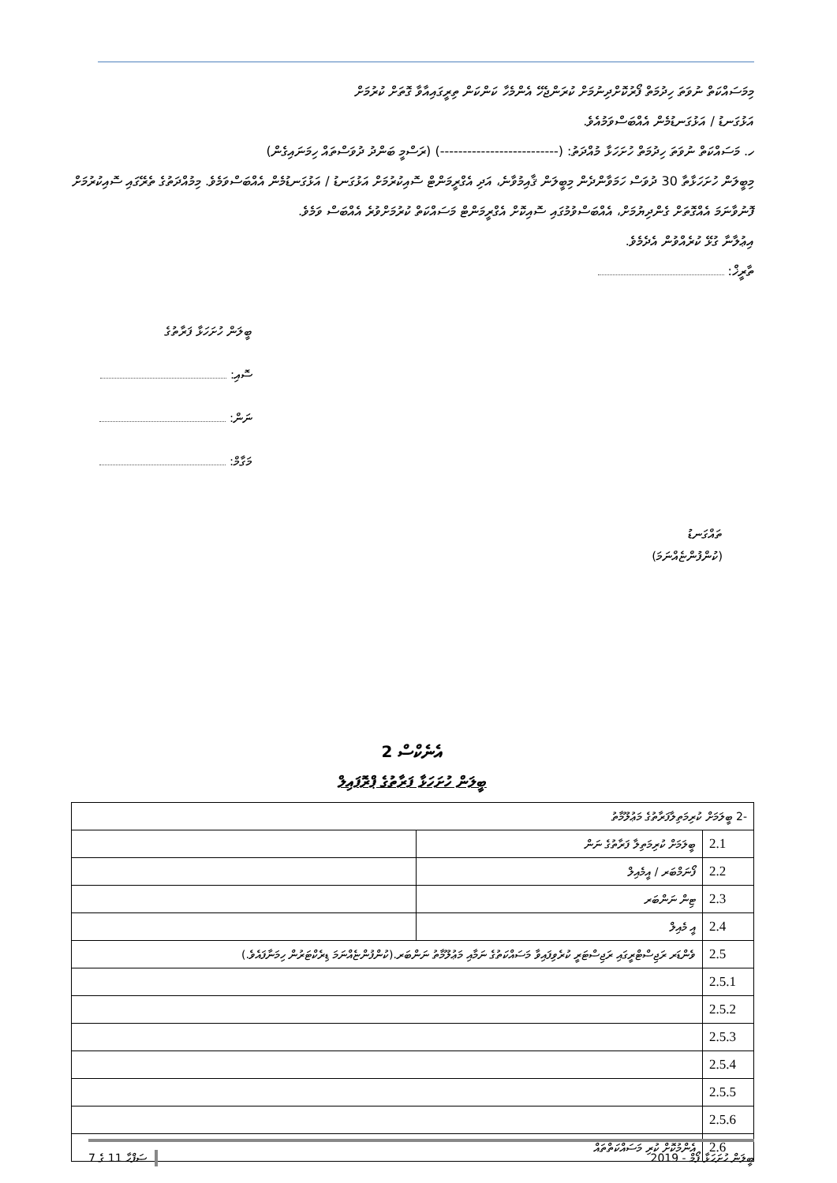މިމަސައްކަތް ނުވަތަ ހިދުމަތް ފޯރުކޮށްދިނުމަށް ކުރަންޖެހޭ އެންމެހާ ކަންކަން ތިރީގައިއާވާ ގޮތަށް ކުރުމަށް
އަޅުގަނޑު / އަޅުގަނޑުމެން އެއްބަސްވަމުއެވެ.
ހ. މަސައްކަތް ނުވަތަ ހިދުމަތް ހުށަހަޅާ މުއްދަތު: (--------------------------) (ރަސްމީ ބަންދު ދުވަސްތައް ހިމަނައިގެން)
މިބީލަން ހުށަހަޅާތާ 30 ދުވަސް ހަމަވާންދެން މިބީލަން ޤާއިމުވާނެ، އަދި އެގްރީމަންޓް ސޮއިކުރުމަށް އަޅުގަނޑު / އަޅުގަނޑުމެން އެއްބަސްވަމެވެ. މިމުއްދަތުގެ ތެރޭގައި ސޮއިކުރުމަށް ފޮނުވާނަމަ އެއްގޮތަށް ގެންދިޔުމަށް، އެއްބަސްވުމުގައި ސޮއިކޮށް އެގްރީމަންޓް މަސައްކަތް ކުރުމަށްވުރެ އެއްބަސް ވަމެވެ.
އިޢުލާނާ ގުޅޭ ކުރެއްވުން އެދެމެވެ.
ތާރީޚް:
ބީލަން ހުށަހަޅާ ފަރާތުގެ
ސޮއި:
ނަން:
މަގާމް:
ތައްގަނޑު
(ކުންފުންޏެއްނަމަ)
އެނެކްސް 2
ބީލަން ހުށަހަޅާ ފަރާތުގެ ޕްރޮފައިލް
| -2 ބީލަމަށް ކުރިމަތިލާފަރާތުގެ މަޢުލޫމާތު | | |
| 2.1 | ބީލަމަށް ކުރިމަތިލާ ފަރާތުގެ ނަން | |
| 2.2 | ފޯނަމްބަރ / އީމެއިލް | |
| 2.3 | ޓިން ނަންބަރ | |
| 2.4 | އީ މެއިލް | |
| 2.5 | ވެންޑަރ ރަޖިސްޓްރީގައި ރަޖިސްޓަރީ ކުރެވިފައިވާ މަސައްކަތުގެ ނަމާއި މަޢުލޫމާތު ނަންބަރ.(ކުންފުންޏެއްނަމަ ޑިރެކްޓަރުން ހިމަނާފައެވެ.) | |
| 2.5.1 | | |
| 2.5.2 | | |
| 2.5.3 | | |
| 2.5.4 | | |
| 2.5.5 | | |
| 2.5.6 | | |
| 2.6 | އެންމުކޮށް ކުރި މަސައްކަތްތައް | |
ސަފްހާ 11 ގެ 7 ބީލަން ހުށަހަޅާ ފޯމް - 2019